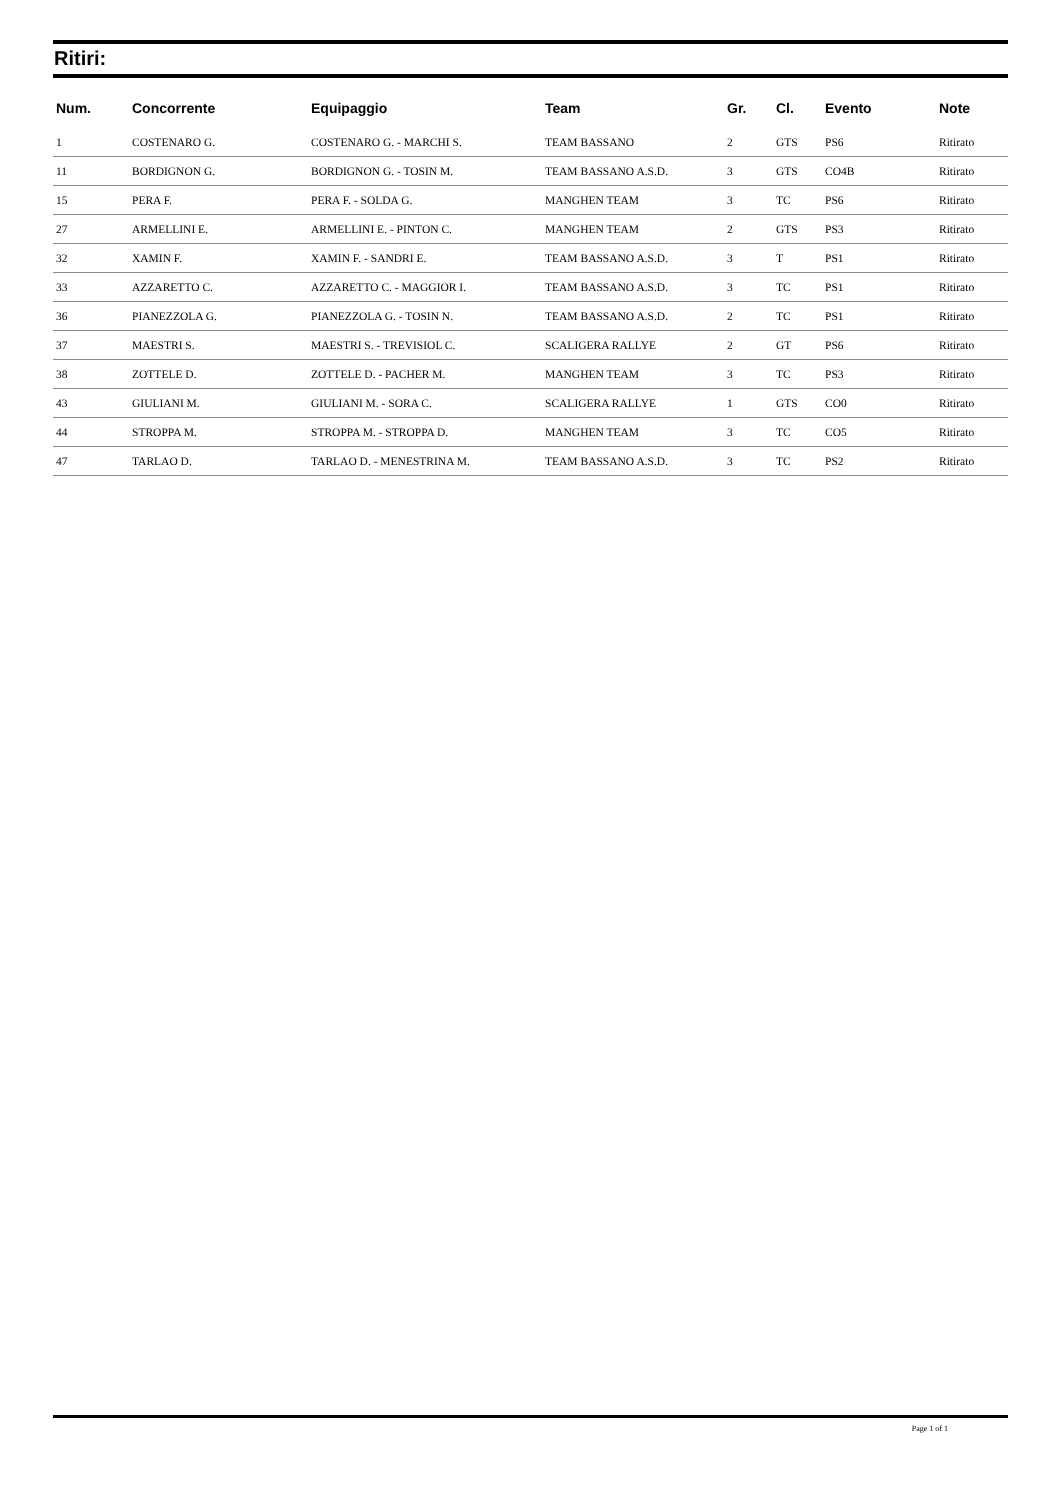Ritiri:
| Num. | Concorrente | Equipaggio | Team | Gr. | Cl. | Evento | Note |
| --- | --- | --- | --- | --- | --- | --- | --- |
| 1 | COSTENARO G. | COSTENARO G. - MARCHI S. | TEAM BASSANO | 2 | GTS | PS6 | Ritirato |
| 11 | BORDIGNON G. | BORDIGNON G. - TOSIN M. | TEAM BASSANO A.S.D. | 3 | GTS | CO4B | Ritirato |
| 15 | PERA F. | PERA F. - SOLDA G. | MANGHEN TEAM | 3 | TC | PS6 | Ritirato |
| 27 | ARMELLINI E. | ARMELLINI E. - PINTON C. | MANGHEN TEAM | 2 | GTS | PS3 | Ritirato |
| 32 | XAMIN F. | XAMIN F. - SANDRI E. | TEAM BASSANO A.S.D. | 3 | T | PS1 | Ritirato |
| 33 | AZZARETTO C. | AZZARETTO C. - MAGGIOR I. | TEAM BASSANO A.S.D. | 3 | TC | PS1 | Ritirato |
| 36 | PIANEZZOLA G. | PIANEZZOLA G. - TOSIN N. | TEAM BASSANO A.S.D. | 2 | TC | PS1 | Ritirato |
| 37 | MAESTRI S. | MAESTRI S. - TREVISIOL C. | SCALIGERA RALLYE | 2 | GT | PS6 | Ritirato |
| 38 | ZOTTELE D. | ZOTTELE D. - PACHER M. | MANGHEN TEAM | 3 | TC | PS3 | Ritirato |
| 43 | GIULIANI M. | GIULIANI M. - SORA C. | SCALIGERA RALLYE | 1 | GTS | CO0 | Ritirato |
| 44 | STROPPA M. | STROPPA M. - STROPPA D. | MANGHEN TEAM | 3 | TC | CO5 | Ritirato |
| 47 | TARLAO D. | TARLAO D. - MENESTRINA M. | TEAM BASSANO A.S.D. | 3 | TC | PS2 | Ritirato |
Page 1 of 1